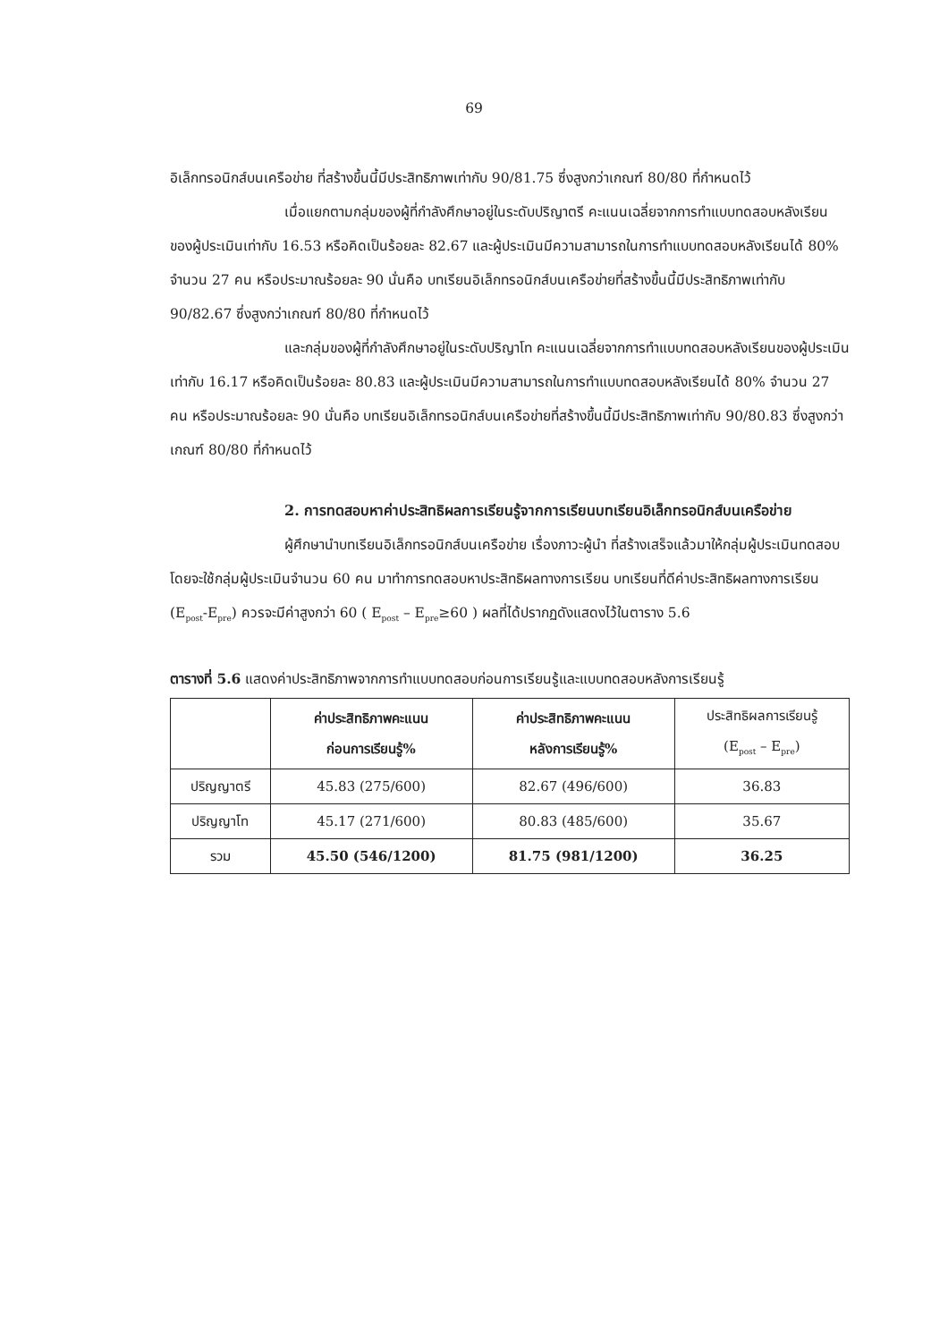69
อิเล็กทรอนิกส์บนเครือข่าย ที่สร้างขึ้นนี้มีประสิทธิภาพเท่ากับ 90/81.75 ซึ่งสูงกว่าเกณฑ์ 80/80 ที่กำหนดไว้
เมื่อแยกตามกลุ่มของผู้ที่กำลังศึกษาอยู่ในระดับปริญาตรี คะแนนเฉลี่ยจากการทำแบบทดสอบหลังเรียนของผู้ประเมินเท่ากับ 16.53 หรือคิดเป็นร้อยละ 82.67 และผู้ประเมินมีความสามารถในการทำแบบทดสอบหลังเรียนได้ 80% จำนวน 27 คน หรือประมาณร้อยละ 90 นั่นคือ บทเรียนอิเล็กทรอนิกส์บนเครือข่ายที่สร้างขึ้นนี้มีประสิทธิภาพเท่ากับ 90/82.67 ซึ่งสูงกว่าเกณฑ์ 80/80 ที่กำหนดไว้
และกลุ่มของผู้ที่กำลังศึกษาอยู่ในระดับปริญาโท คะแนนเฉลี่ยจากการทำแบบทดสอบหลังเรียนของผู้ประเมินเท่ากับ 16.17 หรือคิดเป็นร้อยละ 80.83 และผู้ประเมินมีความสามารถในการทำแบบทดสอบหลังเรียนได้ 80% จำนวน 27 คน หรือประมาณร้อยละ 90 นั่นคือ บทเรียนอิเล็กทรอนิกส์บนเครือข่ายที่สร้างขึ้นนี้มีประสิทธิภาพเท่ากับ 90/80.83 ซึ่งสูงกว่าเกณฑ์ 80/80 ที่กำหนดไว้
2. การทดสอบหาค่าประสิทธิผลการเรียนรู้จากการเรียนบทเรียนอิเล็กทรอนิกส์บนเครือข่าย
ผู้ศึกษานำบทเรียนอิเล็กทรอนิกส์บนเครือข่าย เรื่องภาวะผู้นำ ที่สร้างเสร็จแล้วมาให้กลุ่มผู้ประเมินทดสอบ โดยจะใช้กลุ่มผู้ประเมินจำนวน 60 คน มาทำการทดสอบหาประสิทธิผลทางการเรียน บทเรียนที่ดีค่าประสิทธิผลทางการเรียน (E<sub>post</sub>-E<sub>pre</sub>) ควรจะมีค่าสูงกว่า 60 ( E<sub>post</sub> – E<sub>pre</sub>≥60 ) ผลที่ได้ปรากฏดังแสดงไว้ในตาราง 5.6
ตารางที่ 5.6 แสดงค่าประสิทธิภาพจากการทำแบบทดสอบก่อนการเรียนรู้และแบบทดสอบหลังการเรียนรู้
| | ค่าประสิทธิภาพคะแนน ก่อนการเรียนรู้% | ค่าประสิทธิภาพคะแนน หลังการเรียนรู้% | ประสิทธิผลการเรียนรู้ (E<sub>post</sub> – E<sub>pre</sub>) |
| --- | --- | --- | --- |
| ปริญญาตรี | 45.83 (275/600) | 82.67 (496/600) | 36.83 |
| ปริญญาโท | 45.17 (271/600) | 80.83 (485/600) | 35.67 |
| รวม | 45.50 (546/1200) | 81.75 (981/1200) | 36.25 |